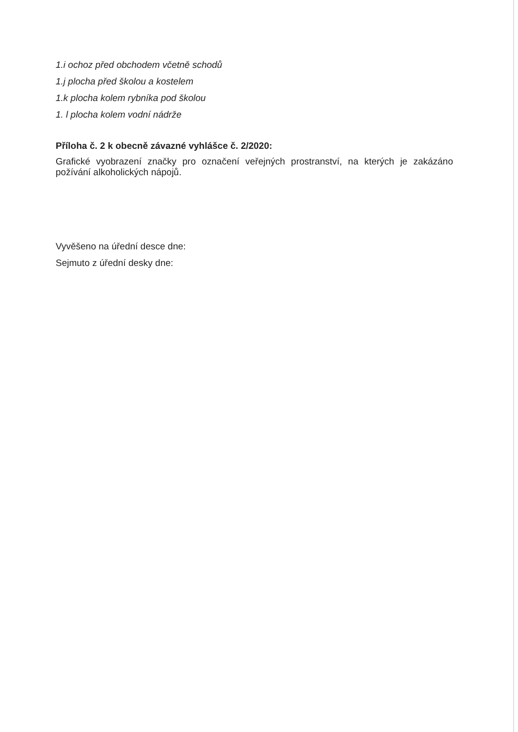1.i ochoz před obchodem včetně schodů
1.j plocha před školou a kostelem
1.k plocha kolem rybníka pod školou
1. l plocha kolem vodní nádrže
Příloha č. 2 k obecně závazné vyhlášce č. 2/2020:
Grafické vyobrazení značky pro označení veřejných prostranství, na kterých je zakázáno požívání alkoholických nápojů.
Vyvěšeno na úřední desce dne:
Sejmuto z úřední desky dne: